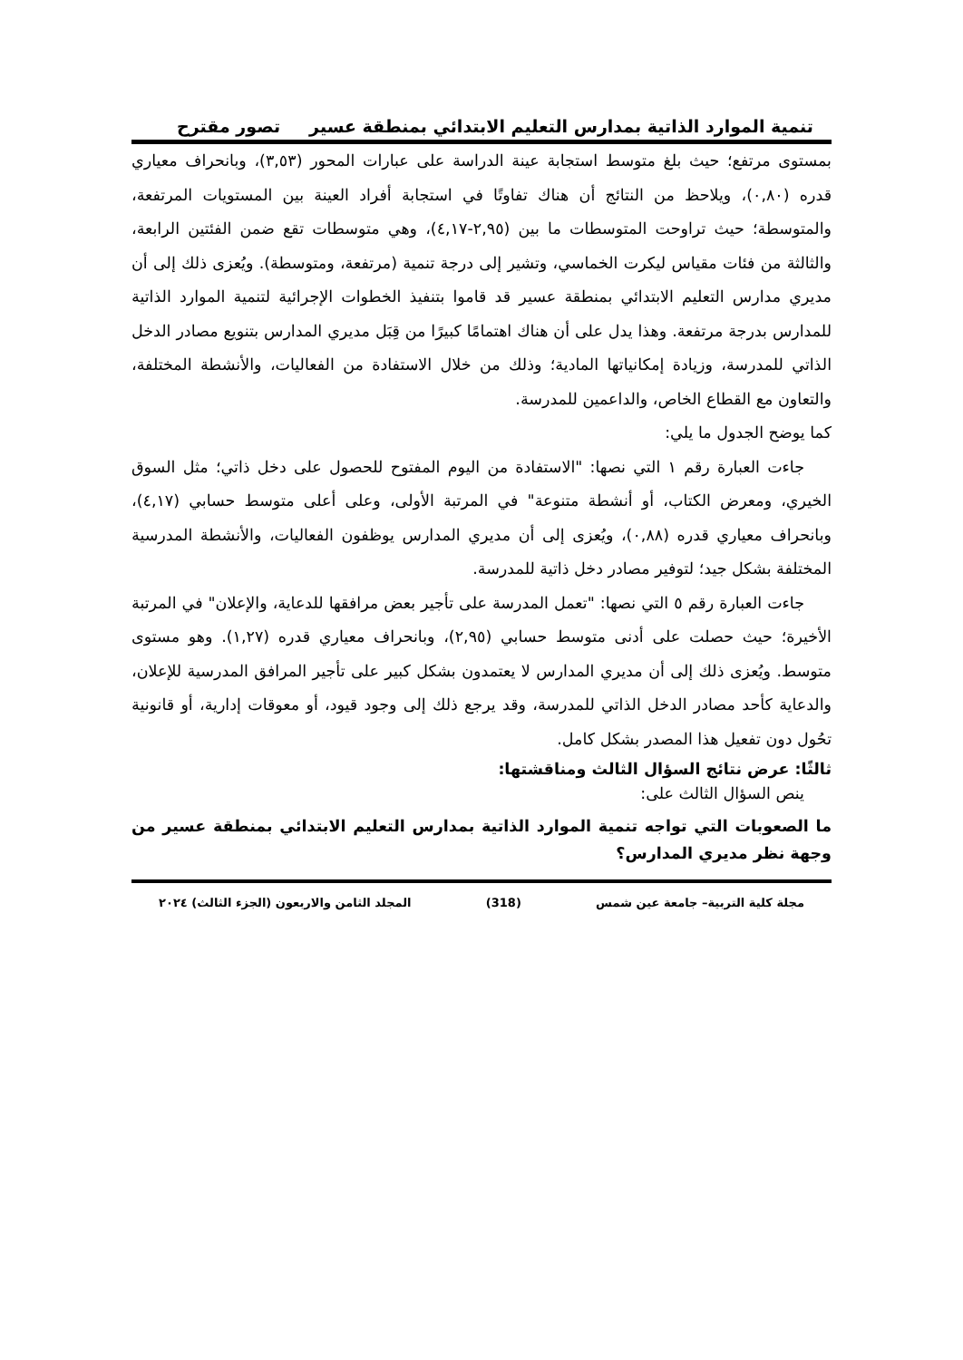تنمية الموارد الذاتية بمدارس التعليم الابتدائي بمنطقة عسير تصور مقترح
بمستوى مرتفع؛ حيث بلغ متوسط استجابة عينة الدراسة على عبارات المحور (٣,٥٣)، وبانحراف معياري قدره (٠,٨٠)، ويلاحظ من النتائج أن هناك تفاوتًا في استجابة أفراد العينة بين المستويات المرتفعة، والمتوسطة؛ حيث تراوحت المتوسطات ما بين (٢,٩٥-٤,١٧)، وهي متوسطات تقع ضمن الفئتين الرابعة، والثالثة من فئات مقياس ليكرت الخماسي، وتشير إلى درجة تنمية (مرتفعة، ومتوسطة). ويُعزى ذلك إلى أن مديري مدارس التعليم الابتدائي بمنطقة عسير قد قاموا بتنفيذ الخطوات الإجرائية لتنمية الموارد الذاتية للمدارس بدرجة مرتفعة. وهذا يدل على أن هناك اهتمامًا كبيرًا من قِبَل مديري المدارس بتنويع مصادر الدخل الذاتي للمدرسة، وزيادة إمكانياتها المادية؛ وذلك من خلال الاستفادة من الفعاليات، والأنشطة المختلفة، والتعاون مع القطاع الخاص، والداعمين للمدرسة.
كما يوضح الجدول ما يلي:
جاءت العبارة رقم ١ التي نصها: "الاستفادة من اليوم المفتوح للحصول على دخل ذاتي؛ مثل السوق الخيري، ومعرض الكتاب، أو أنشطة متنوعة" في المرتبة الأولى، وعلى أعلى متوسط حسابي (٤,١٧)، وبانحراف معياري قدره (٠,٨٨)، ويُعزى إلى أن مديري المدارس يوظفون الفعاليات، والأنشطة المدرسية المختلفة بشكل جيد؛ لتوفير مصادر دخل ذاتية للمدرسة.
جاءت العبارة رقم ٥ التي نصها: "تعمل المدرسة على تأجير بعض مرافقها للدعاية، والإعلان" في المرتبة الأخيرة؛ حيث حصلت على أدنى متوسط حسابي (٢,٩٥)، وبانحراف معياري قدره (١,٢٧). وهو مستوى متوسط. ويُعزى ذلك إلى أن مديري المدارس لا يعتمدون بشكل كبير على تأجير المرافق المدرسية للإعلان، والدعاية كأحد مصادر الدخل الذاتي للمدرسة، وقد يرجع ذلك إلى وجود قيود، أو معوقات إدارية، أو قانونية تحُول دون تفعيل هذا المصدر بشكل كامل.
ثالثًا: عرض نتائج السؤال الثالث ومناقشتها:
ينص السؤال الثالث على:
ما الصعوبات التي تواجه تنمية الموارد الذاتية بمدارس التعليم الابتدائي بمنطقة عسير من وجهة نظر مديري المدارس؟
مجلة كلية التربية– جامعة عين شمس (318) المجلد الثامن والاربعون (الجزء الثالث) ٢٠٢٤